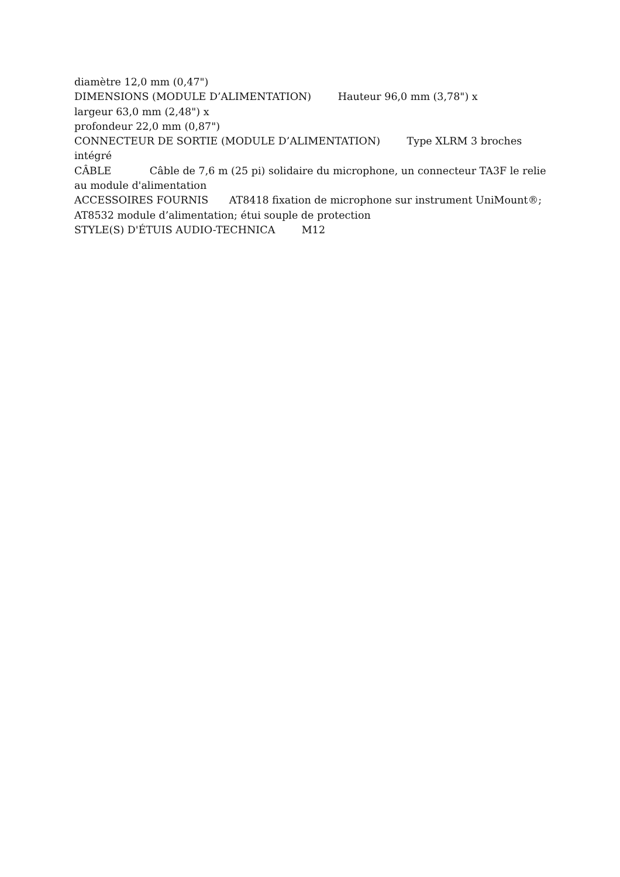diamètre 12,0 mm (0,47")
DIMENSIONS (MODULE D’ALIMENTATION) Hauteur 96,0 mm (3,78") x
largeur 63,0 mm (2,48") x
profondeur 22,0 mm (0,87")
CONNECTEUR DE SORTIE (MODULE D’ALIMENTATION) Type XLRM 3 broches intégré
CÂBLE Câble de 7,6 m (25 pi) solidaire du microphone, un connecteur TA3F le relie au module d'alimentation
ACCESSOIRES FOURNIS AT8418 fixation de microphone sur instrument UniMount®; AT8532 module d’alimentation; étui souple de protection
STYLE(S) D'ÉTUIS AUDIO-TECHNICA M12